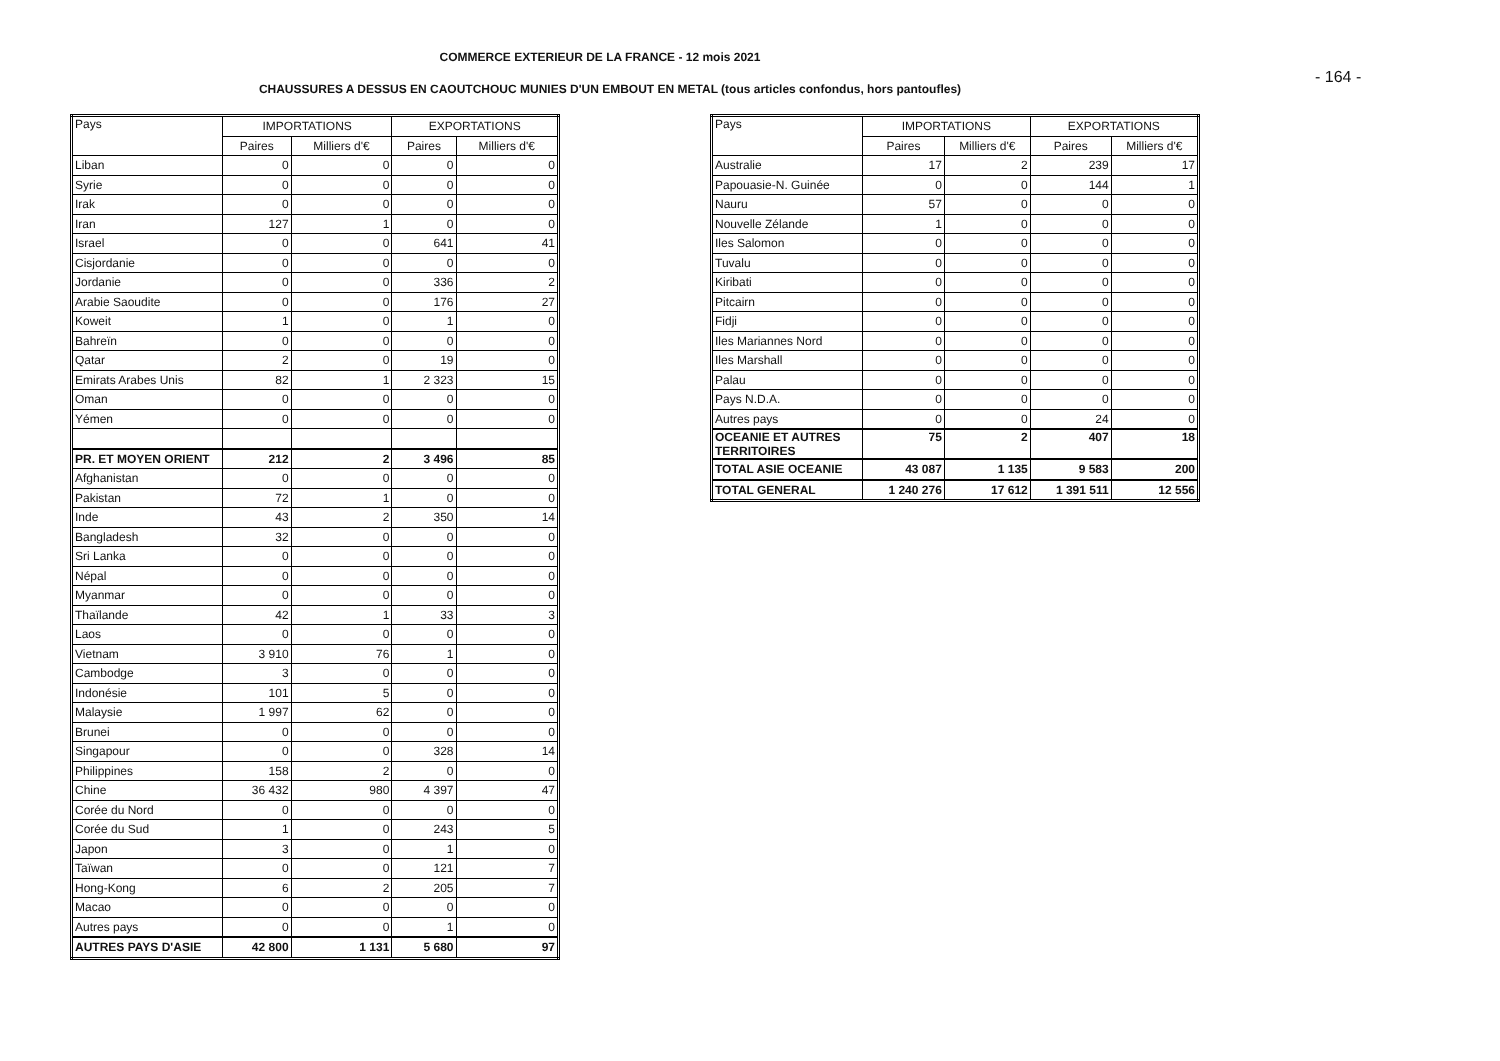COMMERCE EXTERIEUR DE LA FRANCE - 12 mois 2021
- 164 -
CHAUSSURES A DESSUS EN CAOUTCHOUC MUNIES D'UN EMBOUT EN METAL (tous articles confondus, hors pantoufles)
| Pays | IMPORTATIONS | | EXPORTATIONS | |
| --- | --- | --- | --- | --- |
| | Paires | Milliers d'€ | Paires | Milliers d'€ |
| Liban | 0 | 0 | 0 | 0 |
| Syrie | 0 | 0 | 0 | 0 |
| Irak | 0 | 0 | 0 | 0 |
| Iran | 127 | 1 | 0 | 0 |
| Israel | 0 | 0 | 641 | 41 |
| Cisjordanie | 0 | 0 | 0 | 0 |
| Jordanie | 0 | 0 | 336 | 2 |
| Arabie Saoudite | 0 | 0 | 176 | 27 |
| Koweit | 1 | 0 | 1 | 0 |
| Bahreïn | 0 | 0 | 0 | 0 |
| Qatar | 2 | 0 | 19 | 0 |
| Emirats Arabes Unis | 82 | 1 | 2 323 | 15 |
| Oman | 0 | 0 | 0 | 0 |
| Yémen | 0 | 0 | 0 | 0 |
| PR. ET MOYEN ORIENT | 212 | 2 | 3 496 | 85 |
| Afghanistan | 0 | 0 | 0 | 0 |
| Pakistan | 72 | 1 | 0 | 0 |
| Inde | 43 | 2 | 350 | 14 |
| Bangladesh | 32 | 0 | 0 | 0 |
| Sri Lanka | 0 | 0 | 0 | 0 |
| Népal | 0 | 0 | 0 | 0 |
| Myanmar | 0 | 0 | 0 | 0 |
| Thaïlande | 42 | 1 | 33 | 3 |
| Laos | 0 | 0 | 0 | 0 |
| Vietnam | 3 910 | 76 | 1 | 0 |
| Cambodge | 3 | 0 | 0 | 0 |
| Indonésie | 101 | 5 | 0 | 0 |
| Malaysie | 1 997 | 62 | 0 | 0 |
| Brunei | 0 | 0 | 0 | 0 |
| Singapour | 0 | 0 | 328 | 14 |
| Philippines | 158 | 2 | 0 | 0 |
| Chine | 36 432 | 980 | 4 397 | 47 |
| Corée du Nord | 0 | 0 | 0 | 0 |
| Corée du Sud | 1 | 0 | 243 | 5 |
| Japon | 3 | 0 | 1 | 0 |
| Taïwan | 0 | 0 | 121 | 7 |
| Hong-Kong | 6 | 2 | 205 | 7 |
| Macao | 0 | 0 | 0 | 0 |
| Autres pays | 0 | 0 | 1 | 0 |
| AUTRES PAYS D'ASIE | 42 800 | 1 131 | 5 680 | 97 |
| Pays | IMPORTATIONS | | EXPORTATIONS | |
| --- | --- | --- | --- | --- |
| | Paires | Milliers d'€ | Paires | Milliers d'€ |
| Australie | 17 | 2 | 239 | 17 |
| Papouasie-N. Guinée | 0 | 0 | 144 | 1 |
| Nauru | 57 | 0 | 0 | 0 |
| Nouvelle Zélande | 1 | 0 | 0 | 0 |
| Iles Salomon | 0 | 0 | 0 | 0 |
| Tuvalu | 0 | 0 | 0 | 0 |
| Kiribati | 0 | 0 | 0 | 0 |
| Pitcairn | 0 | 0 | 0 | 0 |
| Fidji | 0 | 0 | 0 | 0 |
| Iles Mariannes Nord | 0 | 0 | 0 | 0 |
| Iles Marshall | 0 | 0 | 0 | 0 |
| Palau | 0 | 0 | 0 | 0 |
| Pays N.D.A. | 0 | 0 | 0 | 0 |
| Autres pays | 0 | 0 | 24 | 0 |
| OCEANIE ET AUTRES TERRITOIRES | 75 | 2 | 407 | 18 |
| TOTAL ASIE OCEANIE | 43 087 | 1 135 | 9 583 | 200 |
| TOTAL GENERAL | 1 240 276 | 17 612 | 1 391 511 | 12 556 |